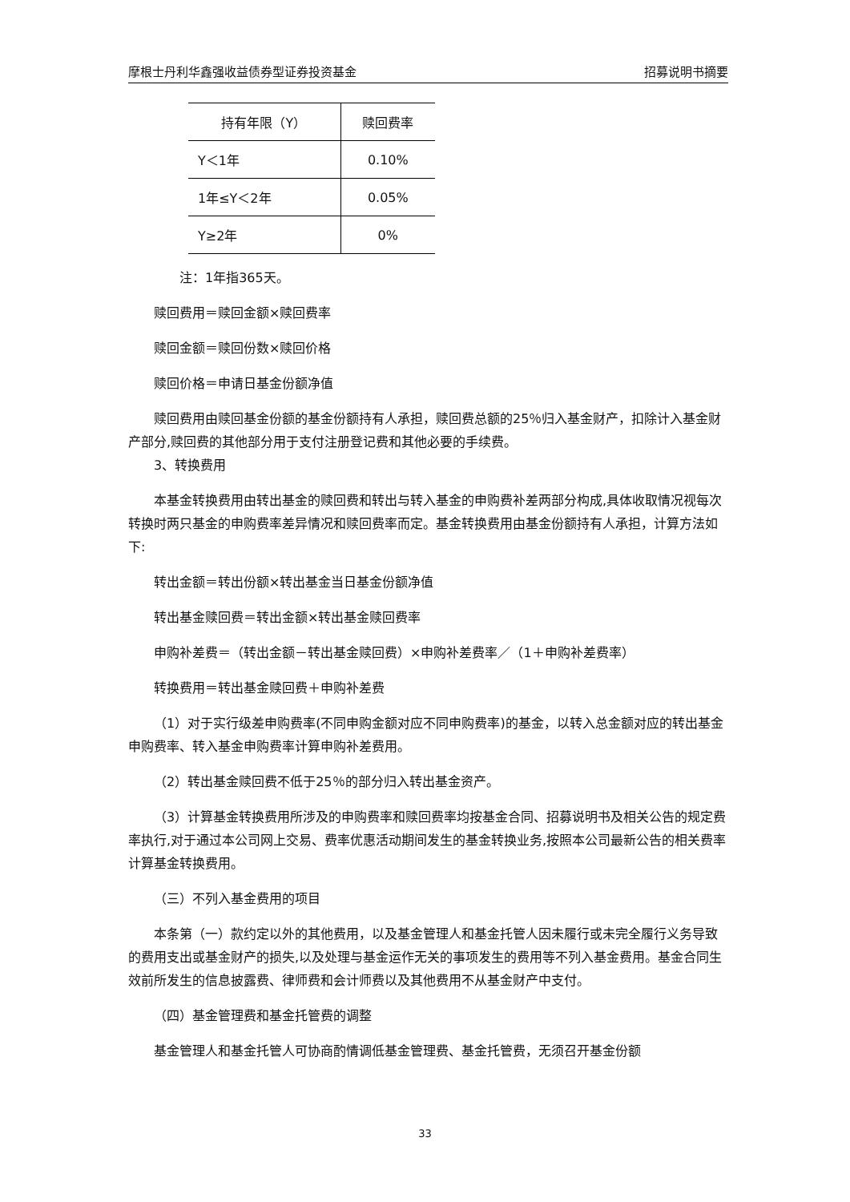摩根士丹利华鑫强收益债券型证券投资基金 招募说明书摘要
| 持有年限（Y） | 赎回费率 |
| --- | --- |
| Y＜1年 | 0.10% |
| 1年≤Y＜2年 | 0.05% |
| Y≥2年 | 0% |
注：1年指365天。
赎回费用＝赎回金额×赎回费率
赎回金额＝赎回份数×赎回价格
赎回价格＝申请日基金份额净值
赎回费用由赎回基金份额的基金份额持有人承担，赎回费总额的25％归入基金财产，扣除计入基金财产部分,赎回费的其他部分用于支付注册登记费和其他必要的手续费。
3、转换费用
本基金转换费用由转出基金的赎回费和转出与转入基金的申购费补差两部分构成,具体收取情况视每次转换时两只基金的申购费率差异情况和赎回费率而定。基金转换费用由基金份额持有人承担，计算方法如下:
转出金额＝转出份额×转出基金当日基金份额净值
转出基金赎回费＝转出金额×转出基金赎回费率
申购补差费＝（转出金额－转出基金赎回费）×申购补差费率／（1＋申购补差费率）
转换费用＝转出基金赎回费＋申购补差费
（1）对于实行级差申购费率(不同申购金额对应不同申购费率)的基金，以转入总金额对应的转出基金申购费率、转入基金申购费率计算申购补差费用。
（2）转出基金赎回费不低于25％的部分归入转出基金资产。
（3）计算基金转换费用所涉及的申购费率和赎回费率均按基金合同、招募说明书及相关公告的规定费率执行,对于通过本公司网上交易、费率优惠活动期间发生的基金转换业务,按照本公司最新公告的相关费率计算基金转换费用。
（三）不列入基金费用的项目
本条第（一）款约定以外的其他费用，以及基金管理人和基金托管人因未履行或未完全履行义务导致的费用支出或基金财产的损失,以及处理与基金运作无关的事项发生的费用等不列入基金费用。基金合同生效前所发生的信息披露费、律师费和会计师费以及其他费用不从基金财产中支付。
（四）基金管理费和基金托管费的调整
基金管理人和基金托管人可协商酌情调低基金管理费、基金托管费，无须召开基金份额
33